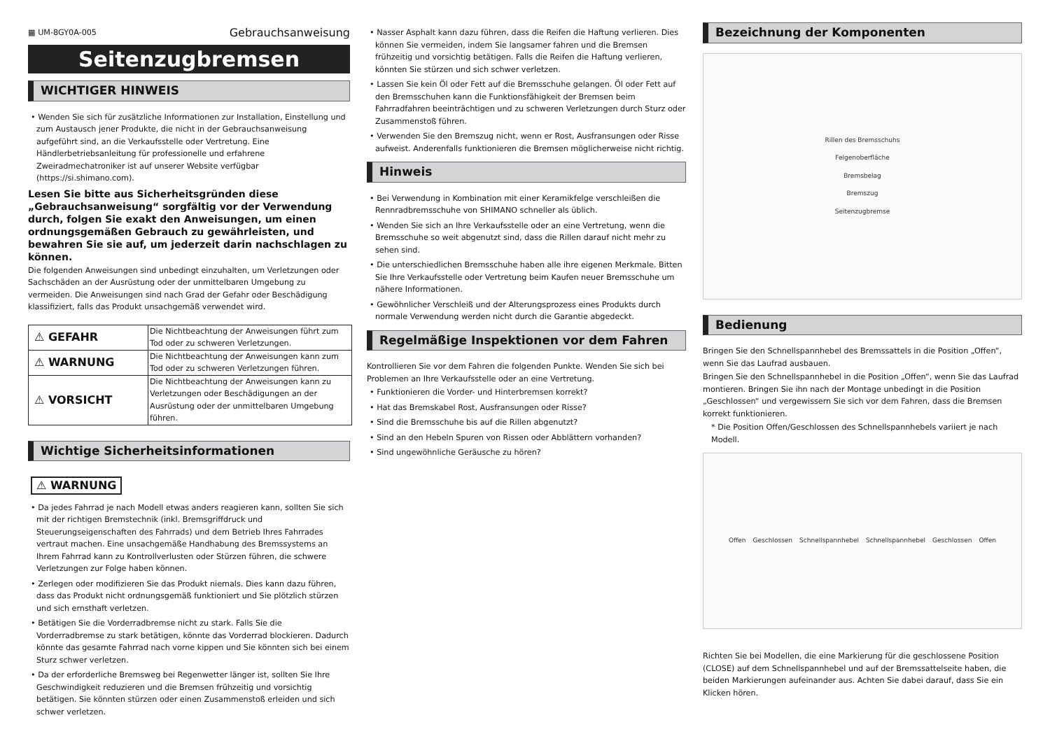▦ UM-8GY0A-005 Gebrauchsanweisung
Seitenzugbremsen
WICHTIGER HINWEIS
• Wenden Sie sich für zusätzliche Informationen zur Installation, Einstellung und zum Austausch jener Produkte, die nicht in der Gebrauchsanweisung aufgeführt sind, an die Verkaufsstelle oder Vertretung. Eine Händlerbetriebsanleitung für professionelle und erfahrene Zweiradmechatroniker ist auf unserer Website verfügbar (https://si.shimano.com).
Lesen Sie bitte aus Sicherheitsgründen diese „Gebrauchsanweisung“ sorgfältig vor der Verwendung durch, folgen Sie exakt den Anweisungen, um einen ordnungsgemäßen Gebrauch zu gewährleisten, und bewahren Sie sie auf, um jederzeit darin nachschlagen zu können.
Die folgenden Anweisungen sind unbedingt einzuhalten, um Verletzungen oder Sachschäden an der Ausrüstung oder der unmittelbaren Umgebung zu vermeiden. Die Anweisungen sind nach Grad der Gefahr oder Beschädigung klassifiziert, falls das Produkt unsachgemäß verwendet wird.
| ⚠ GEFAHR | Die Nichtbeachtung der Anweisungen führt zum Tod oder zu schweren Verletzungen. |
| ⚠ WARNUNG | Die Nichtbeachtung der Anweisungen kann zum Tod oder zu schweren Verletzungen führen. |
| ⚠ VORSICHT | Die Nichtbeachtung der Anweisungen kann zu Verletzungen oder Beschädigungen an der Ausrüstung oder der unmittelbaren Umgebung führen. |
Wichtige Sicherheitsinformationen
⚠ WARNUNG
• Da jedes Fahrrad je nach Modell etwas anders reagieren kann, sollten Sie sich mit der richtigen Bremstechnik (inkl. Bremsgriffdruck und Steuerungseigenschaften des Fahrrads) und dem Betrieb Ihres Fahrrades vertraut machen. Eine unsachgemäße Handhabung des Bremssystems an Ihrem Fahrrad kann zu Kontrollverlusten oder Stürzen führen, die schwere Verletzungen zur Folge haben können.
• Zerlegen oder modifizieren Sie das Produkt niemals. Dies kann dazu führen, dass das Produkt nicht ordnungsgemäß funktioniert und Sie plötzlich stürzen und sich ernsthaft verletzen.
• Betätigen Sie die Vorderradbremse nicht zu stark. Falls Sie die Vorderradbremse zu stark betätigen, könnte das Vorderrad blockieren. Dadurch könnte das gesamte Fahrrad nach vorne kippen und Sie könnten sich bei einem Sturz schwer verletzen.
• Da der erforderliche Bremsweg bei Regenwetter länger ist, sollten Sie Ihre Geschwindigkeit reduzieren und die Bremsen frühzeitig und vorsichtig betätigen. Sie könnten stürzen oder einen Zusammenstoß erleiden und sich schwer verletzen.
• Nasser Asphalt kann dazu führen, dass die Reifen die Haftung verlieren. Dies können Sie vermeiden, indem Sie langsamer fahren und die Bremsen frühzeitig und vorsichtig betätigen. Falls die Reifen die Haftung verlieren, könnten Sie stürzen und sich schwer verletzen.
• Lassen Sie kein Öl oder Fett auf die Bremsschuhe gelangen. Öl oder Fett auf den Bremsschuhen kann die Funktionsfähigkeit der Bremsen beim Fahrradfahren beeinträchtigen und zu schweren Verletzungen durch Sturz oder Zusammenstoß führen.
• Verwenden Sie den Bremszug nicht, wenn er Rost, Ausfransungen oder Risse aufweist. Anderenfalls funktionieren die Bremsen möglicherweise nicht richtig.
Hinweis
• Bei Verwendung in Kombination mit einer Keramikfelge verschleißen die Rennradbremsschuhe von SHIMANO schneller als üblich.
• Wenden Sie sich an Ihre Verkaufsstelle oder an eine Vertretung, wenn die Bremsschuhe so weit abgenutzt sind, dass die Rillen darauf nicht mehr zu sehen sind.
• Die unterschiedlichen Bremsschuhe haben alle ihre eigenen Merkmale. Bitten Sie Ihre Verkaufsstelle oder Vertretung beim Kaufen neuer Bremsschuhe um nähere Informationen.
• Gewöhnlicher Verschleiß und der Alterungsprozess eines Produkts durch normale Verwendung werden nicht durch die Garantie abgedeckt.
Regelmäßige Inspektionen vor dem Fahren
Kontrollieren Sie vor dem Fahren die folgenden Punkte. Wenden Sie sich bei Problemen an Ihre Verkaufsstelle oder an eine Vertretung.
• Funktionieren die Vorder- und Hinterbremsen korrekt?
• Hat das Bremskabel Rost, Ausfransungen oder Risse?
• Sind die Bremsschuhe bis auf die Rillen abgenutzt?
• Sind an den Hebeln Spuren von Rissen oder Abblättern vorhanden?
• Sind ungewöhnliche Geräusche zu hören?
Bezeichnung der Komponenten
Rillen des Bremsschuhs
Felgenoberfläche
Bremsbelag
Bremszug
Seitenzugbremse
Bedienung
Bringen Sie den Schnellspannhebel des Bremssattels in die Position „Offen“, wenn Sie das Laufrad ausbauen.
Bringen Sie den Schnellspannhebel in die Position „Offen“, wenn Sie das Laufrad montieren. Bringen Sie ihn nach der Montage unbedingt in die Position „Geschlossen“ und vergewissern Sie sich vor dem Fahren, dass die Bremsen korrekt funktionieren.
* Die Position Offen/Geschlossen des Schnellspannhebels variiert je nach Modell.
Offen Geschlossen Schnellspannhebel Schnellspannhebel Geschlossen Offen
Richten Sie bei Modellen, die eine Markierung für die geschlossene Position (CLOSE) auf dem Schnellspannhebel und auf der Bremssattelseite haben, die beiden Markierungen aufeinander aus. Achten Sie dabei darauf, dass Sie ein Klicken hören.